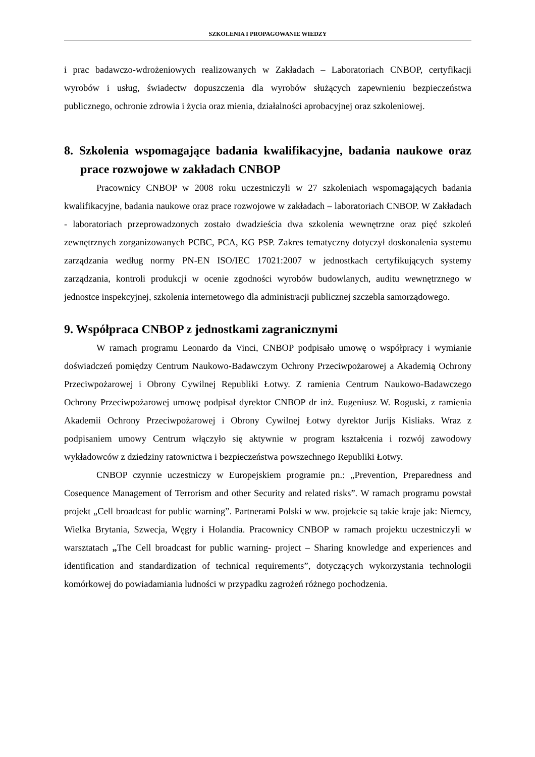SZKOLENIA I PROPAGOWANIE WIEDZY
i prac badawczo-wdrożeniowych realizowanych w Zakładach – Laboratoriach CNBOP, certyfikacji wyrobów i usług, świadectw dopuszczenia dla wyrobów służących zapewnieniu bezpieczeństwa publicznego, ochronie zdrowia i życia oraz mienia, działalności aprobacyjnej oraz szkoleniowej.
8. Szkolenia wspomagające badania kwalifikacyjne, badania naukowe oraz prace rozwojowe w zakładach CNBOP
Pracownicy CNBOP w 2008 roku uczestniczyli w 27 szkoleniach wspomagających badania kwalifikacyjne, badania naukowe oraz prace rozwojowe w zakładach – laboratoriach CNBOP. W Zakładach - laboratoriach przeprowadzonych zostało dwadzieścia dwa szkolenia wewnętrzne oraz pięć szkoleń zewnętrznych zorganizowanych PCBC, PCA, KG PSP. Zakres tematyczny dotyczył doskonalenia systemu zarządzania według normy PN-EN ISO/IEC 17021:2007 w jednostkach certyfikujących systemy zarządzania, kontroli produkcji w ocenie zgodności wyrobów budowlanych, auditu wewnętrznego w jednostce inspekcyjnej, szkolenia internetowego dla administracji publicznej szczebla samorządowego.
9. Współpraca CNBOP z jednostkami zagranicznymi
W ramach programu Leonardo da Vinci, CNBOP podpisało umowę o współpracy i wymianie doświadczeń pomiędzy Centrum Naukowo-Badawczym Ochrony Przeciwpożarowej a Akademią Ochrony Przeciwpożarowej i Obrony Cywilnej Republiki Łotwy. Z ramienia Centrum Naukowo-Badawczego Ochrony Przeciwpożarowej umowę podpisał dyrektor CNBOP dr inż. Eugeniusz W. Roguski, z ramienia Akademii Ochrony Przeciwpożarowej i Obrony Cywilnej Łotwy dyrektor Jurijs Kisliaks. Wraz z podpisaniem umowy Centrum włączyło się aktywnie w program kształcenia i rozwój zawodowy wykładowców z dziedziny ratownictwa i bezpieczeństwa powszechnego Republiki Łotwy.
CNBOP czynnie uczestniczy w Europejskiem programie pn.: „Prevention, Preparedness and Cosequence Management of Terrorism and other Security and related risks”. W ramach programu powstał projekt „Cell broadcast for public warning”. Partnerami Polski w ww. projekcie są takie kraje jak: Niemcy, Wielka Brytania, Szwecja, Węgry i Holandia. Pracownicy CNBOP w ramach projektu uczestniczyli w warsztatach „The Cell broadcast for public warning- project – Sharing knowledge and experiences and identification and standardization of technical requirements”, dotyczących wykorzystania technologii komórkowej do powiadamiania ludności w przypadku zagrożeń różnego pochodzenia.